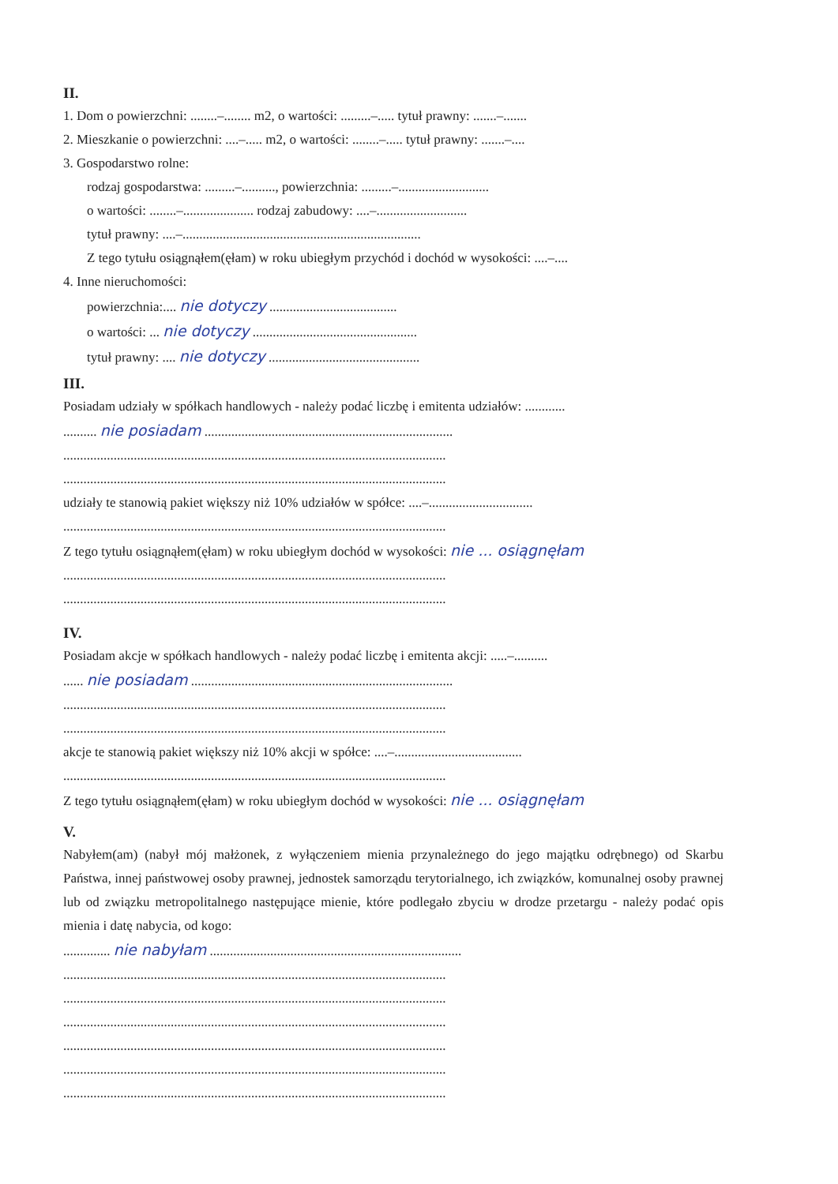II.
1. Dom o powierzchni: ........–........ m2, o wartości: .........–..... tytuł prawny: .......–.......
2. Mieszkanie o powierzchni: ....–..... m2, o wartości: ........–..... tytuł prawny: .......–....
3. Gospodarstwo rolne:
rodzaj gospodarstwa: .........–.........., powierzchnia: .........–...........................
o wartości: ........–..................... rodzaj zabudowy: ....–...........................
tytuł prawny: ....–.......................................................................
Z tego tytułu osiągnąłem(ęłam) w roku ubiegłym przychód i dochód w wysokości: ....–....
4. Inne nieruchomości:
powierzchnia:.... nie dotyczy ......................................
o wartości: ... nie dotyczy .................................................
tytuł prawny: .... nie dotyczy .............................................
III.
Posiadam udziały w spółkach handlowych - należy podać liczbę i emitenta udziałów: ............
.......... nie posiadam ..........................................................................
..................................................................................................................
..................................................................................................................
udziały te stanowią pakiet większy niż 10% udziałów w spółce: ....–...............................
..................................................................................................................
Z tego tytułu osiągnąłem(ęłam) w roku ubiegłym dochód w wysokości: nie ... osiągnęłam
..................................................................................................................
..................................................................................................................
IV.
Posiadam akcje w spółkach handlowych - należy podać liczbę i emitenta akcji: .....–..........
...... nie posiadam ..............................................................................
..................................................................................................................
..................................................................................................................
akcje te stanowią pakiet większy niż 10% akcji w spółce: ....–......................................
..................................................................................................................
Z tego tytułu osiągnąłem(ęłam) w roku ubiegłym dochód w wysokości: nie ... osiągnęłam
V.
Nabyłem(am) (nabył mój małżonek, z wyłączeniem mienia przynależnego do jego majątku odrębnego) od Skarbu Państwa, innej państwowej osoby prawnej, jednostek samorządu terytorialnego, ich związków, komunalnej osoby prawnej lub od związku metropolitalnego następujące mienie, które podlegało zbyciu w drodze przetargu - należy podać opis mienia i datę nabycia, od kogo:
.............. nie nabyłam ...........................................................................
..................................................................................................................
..................................................................................................................
..................................................................................................................
..................................................................................................................
..................................................................................................................
..................................................................................................................